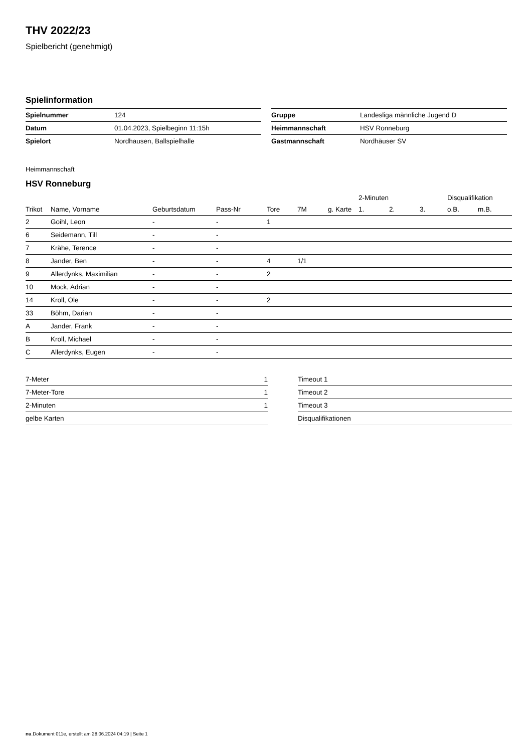THV 2022/23
Spielbericht (genehmigt)
Spielinformation
| Spielnummer | 124 |
| Datum | 01.04.2023, Spielbeginn 11:15h |
| Spielort | Nordhausen, Ballspielhalle |
| Gruppe | Landesliga männliche Jugend D |
| Heimmannschaft | HSV Ronneburg |
| Gastmannschaft | Nordhäuser SV |
Heimmannschaft
HSV Ronneburg
| | | | | | | | 2-Minuten | | | Disqualifikation | |
| --- | --- | --- | --- | --- | --- | --- | --- | --- | --- | --- | --- |
| Trikot | Name, Vorname | Geburtsdatum | Pass-Nr | Tore | 7M | g. Karte | 1. | 2. | 3. | o.B. | m.B. |
| 2 | Goihl, Leon | - | - | 1 | | | | | | | |
| 6 | Seidemann, Till | - | - | | | | | | | | |
| 7 | Krähe, Terence | - | - | | | | | | | | |
| 8 | Jander, Ben | - | - | 4 | 1/1 | | | | | | |
| 9 | Allerdynks, Maximilian | - | - | 2 | | | | | | | |
| 10 | Mock, Adrian | - | - | | | | | | | | |
| 14 | Kroll, Ole | - | - | 2 | | | | | | | |
| 33 | Böhm, Darian | - | - | | | | | | | | |
| A | Jander, Frank | - | - | | | | | | | | |
| B | Kroll, Michael | - | - | | | | | | | | |
| C | Allerdynks, Eugen | - | - | | | | | | | | |
| 7-Meter | 1 |
| 7-Meter-Tore | 1 |
| 2-Minuten | 1 |
| gelbe Karten | |
| Timeout 1 |
| Timeout 2 |
| Timeout 3 |
| Disqualifikationen |
nu.Dokument 011e, erstellt am 28.06.2024 04:19 | Seite 1